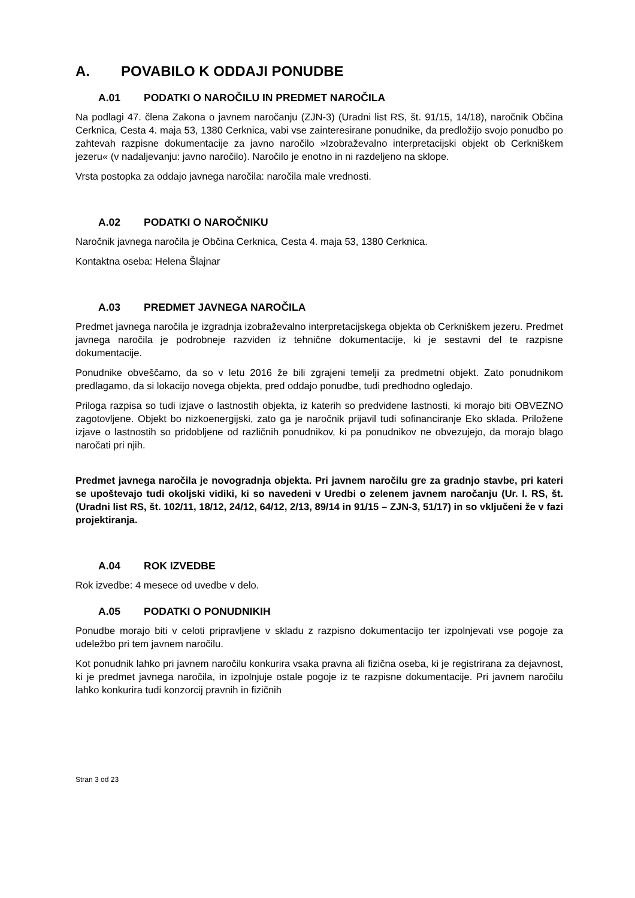A. POVABILO K ODDAJI PONUDBE
A.01 PODATKI O NAROČILU IN PREDMET NAROČILA
Na podlagi 47. člena Zakona o javnem naročanju (ZJN-3) (Uradni list RS, št. 91/15, 14/18), naročnik Občina Cerknica, Cesta 4. maja 53, 1380 Cerknica, vabi vse zainteresirane ponudnike, da predložijo svojo ponudbo po zahtevah razpisne dokumentacije za javno naročilo »Izobraževalno interpretacijski objekt ob Cerkniškem jezeru« (v nadaljevanju: javno naročilo). Naročilo je enotno in ni razdeljeno na sklope.
Vrsta postopka za oddajo javnega naročila: naročila male vrednosti.
A.02 PODATKI O NAROČNIKU
Naročnik javnega naročila je Občina Cerknica, Cesta 4. maja 53, 1380 Cerknica.
Kontaktna oseba: Helena Šlajnar
A.03 PREDMET JAVNEGA NAROČILA
Predmet javnega naročila je izgradnja izobraževalno interpretacijskega objekta ob Cerkniškem jezeru. Predmet javnega naročila je podrobneje razviden iz tehnične dokumentacije, ki je sestavni del te razpisne dokumentacije.
Ponudnike obveščamo, da so v letu 2016 že bili zgrajeni temelji za predmetni objekt. Zato ponudnikom predlagamo, da si lokacijo novega objekta, pred oddajo ponudbe, tudi predhodno ogledajo.
Priloga razpisa so tudi izjave o lastnostih objekta, iz katerih so predvidene lastnosti, ki morajo biti OBVEZNO zagotovljene. Objekt bo nizkoenergijski, zato ga je naročnik prijavil tudi sofinanciranje Eko sklada. Priložene izjave o lastnostih so pridobljene od različnih ponudnikov, ki pa ponudnikov ne obvezujejo, da morajo blago naročati pri njih.
Predmet javnega naročila je novogradnja objekta. Pri javnem naročilu gre za gradnjo stavbe, pri kateri se upoštevajo tudi okoljski vidiki, ki so navedeni v Uredbi o zelenem javnem naročanju (Ur. l. RS, št. (Uradni list RS, št. 102/11, 18/12, 24/12, 64/12, 2/13, 89/14 in 91/15 – ZJN-3, 51/17) in so vključeni že v fazi projektiranja.
A.04 ROK IZVEDBE
Rok izvedbe: 4 mesece od uvedbe v delo.
A.05 PODATKI O PONUDNIKIH
Ponudbe morajo biti v celoti pripravljene v skladu z razpisno dokumentacijo ter izpolnjevati vse pogoje za udeležbo pri tem javnem naročilu.
Kot ponudnik lahko pri javnem naročilu konkurira vsaka pravna ali fizična oseba, ki je registrirana za dejavnost, ki je predmet javnega naročila, in izpolnjuje ostale pogoje iz te razpisne dokumentacije. Pri javnem naročilu lahko konkurira tudi konzorcij pravnih in fizičnih
Stran 3 od 23